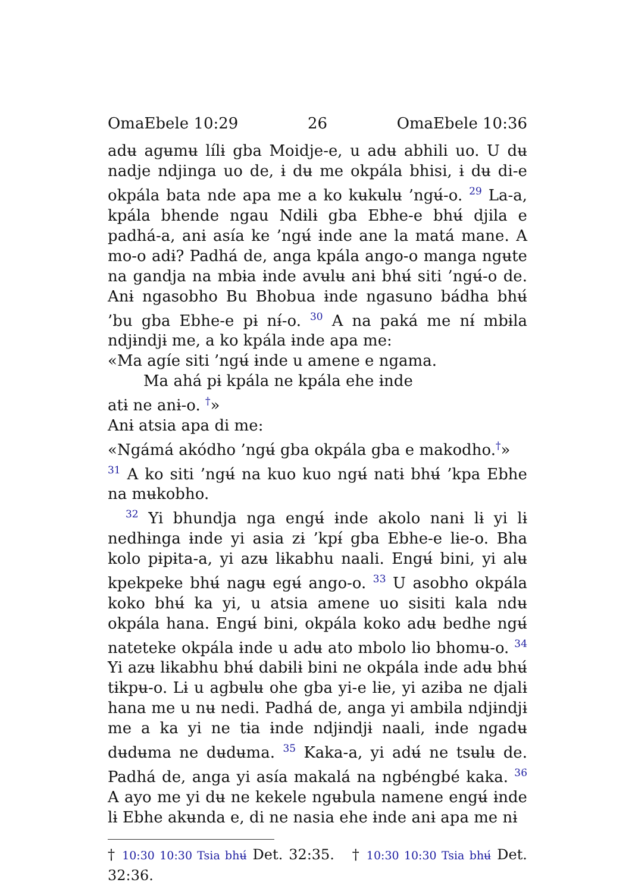OmaEbele 10:29 26 OmaEbele 10:36
adʉ agʉmʉ lílɨ gba Moidje-e, u adʉ abhili uo. U dʉ nadje ndjinga uo de, ɨ dʉ me okpála bhisi, ɨ dʉ di-e okpála bata nde apa me a ko kʉkʉlʉ ’ngʉ́-o. <sup>29</sup> La-a, kpála bhende ngau Ndɨlɨ gba Ebhe-e bhʉ́ djila e padhá-a, anɨ asía ke ’ngʉ́ ɨnde ane la matá mane. A mo-o adɨ? Padhá de, anga kpála ango-o manga ngʉte na gandja na mbɨa ɨnde avʉlʉ anɨ bhʉ́ siti ’ngʉ́-o de. Anɨ ngasobho Bu Bhobua ɨnde ngasuno bádha bhʉ́ ’bu gba Ebhe-e pɨ nɨ́-o. <sup>30</sup> A na paká me nɨ́ mbɨla ndjɨndjɨ me, a ko kpála ɨnde apa me:
«Ma agíe siti ’ngʉ́ ɨnde u amene e ngama.
Ma ahá pɨ kpála ne kpála ehe ɨnde
atɨ ne anɨ-o. <sup>†</sup>»
Anɨ atsia apa di me:
«Ngámá akódho ’ngʉ́ gba okpála gba e makodho.<sup>†</sup>»
<sup>31</sup> A ko siti ’ngʉ́ na kuo kuo ngʉ́ natɨ bhʉ́ ’kpa Ebhe na mʉkobho.
<sup>32</sup> Yi bhundja nga engʉ́ ɨnde akolo nanɨ lɨ yi lɨ nedhɨnga ɨnde yi asia zɨ ’kpɨ́ gba Ebhe-e lɨe-o. Bha kolo pɨpɨta-a, yi azʉ lɨkabhu naali. Engʉ́ bini, yi alʉ kpekpeke bhʉ́ nagʉ egʉ́ ango-o. <sup>33</sup> U asobho okpála koko bhʉ́ ka yi, u atsia amene uo sisiti kala ndʉ okpála hana. Engʉ́ bini, okpála koko adʉ bedhe ngʉ́ nateteke okpála ɨnde u adʉ ato mbolo lɨo bhomʉ-o. <sup>34</sup> Yi azʉ lɨkabhu bhʉ́ dabɨlɨ bini ne okpála ɨnde adʉ bhʉ́ tɨkpʉ-o. Lɨ u agbʉlʉ ohe gba yi-e lɨe, yi azɨba ne djalɨ hana me u nʉ nedi. Padhá de, anga yi ambɨla ndjɨndjɨ me a ka yi ne tɨa ɨnde ndjɨndjɨ naali, ɨnde ngadʉ dʉdʉma ne dʉdʉma. <sup>35</sup> Kaka-a, yi adʉ́ ne tsʉlʉ de. Padhá de, anga yi asía makalá na ngbéngbé kaka. <sup>36</sup> A ayo me yi dʉ ne kekele ngʉbula namene engʉ́ ɨnde lɨ Ebhe akʉnda e, di ne nasia ehe ɨnde anɨ apa me nɨ
† 10:30 10:30 Tsia bhʉ́ Det. 32:35. † 10:30 10:30 Tsia bhʉ́ Det. 32:36.